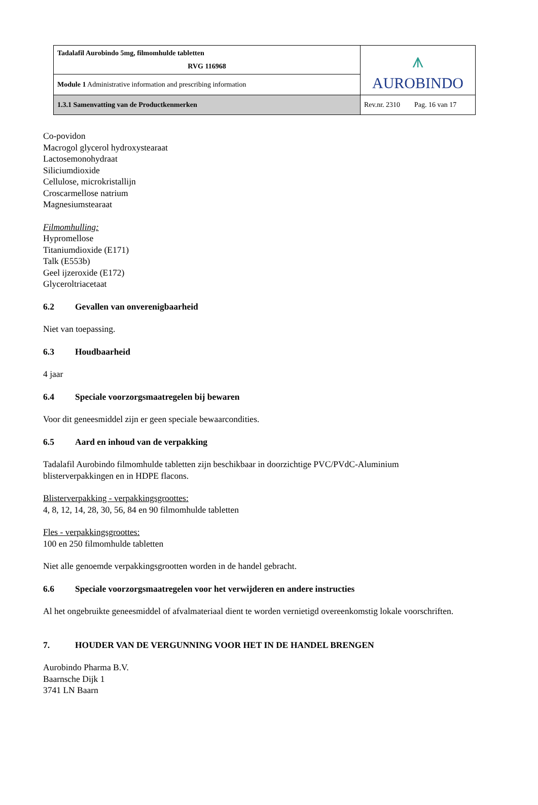| Tadalafil Aurobindo 5mg, filmomhulde tabletten RVG 116968 | ⩚ AUROBINDO |
| Module 1 Administrative information and prescribing information | |
| 1.3.1 Samenvatting van de Productkenmerken | Rev.nr. 2310 Pag. 16 van 17 |
Co-povidon
Macrogol glycerol hydroxystearaat
Lactosemonohydraat
Siliciumdioxide
Cellulose, microkristallijn
Croscarmellose natrium
Magnesiumstearaat
Filmomhulling:
Hypromellose
Titaniumdioxide (E171)
Talk (E553b)
Geel ijzeroxide (E172)
Glyceroltriacetaat
6.2 Gevallen van onverenigbaarheid
Niet van toepassing.
6.3 Houdbaarheid
4 jaar
6.4 Speciale voorzorgsmaatregelen bij bewaren
Voor dit geneesmiddel zijn er geen speciale bewaarcondities.
6.5 Aard en inhoud van de verpakking
Tadalafil Aurobindo filmomhulde tabletten zijn beschikbaar in doorzichtige PVC/PVdC-Aluminium blisterverpakkingen en in HDPE flacons.
Blisterverpakking - verpakkingsgroottes:
4, 8, 12, 14, 28, 30, 56, 84 en 90 filmomhulde tabletten
Fles - verpakkingsgroottes:
100 en 250 filmomhulde tabletten
Niet alle genoemde verpakkingsgrootten worden in de handel gebracht.
6.6 Speciale voorzorgsmaatregelen voor het verwijderen en andere instructies
Al het ongebruikte geneesmiddel of afvalmateriaal dient te worden vernietigd overeenkomstig lokale voorschriften.
7. HOUDER VAN DE VERGUNNING VOOR HET IN DE HANDEL BRENGEN
Aurobindo Pharma B.V.
Baarnsche Dijk 1
3741 LN Baarn